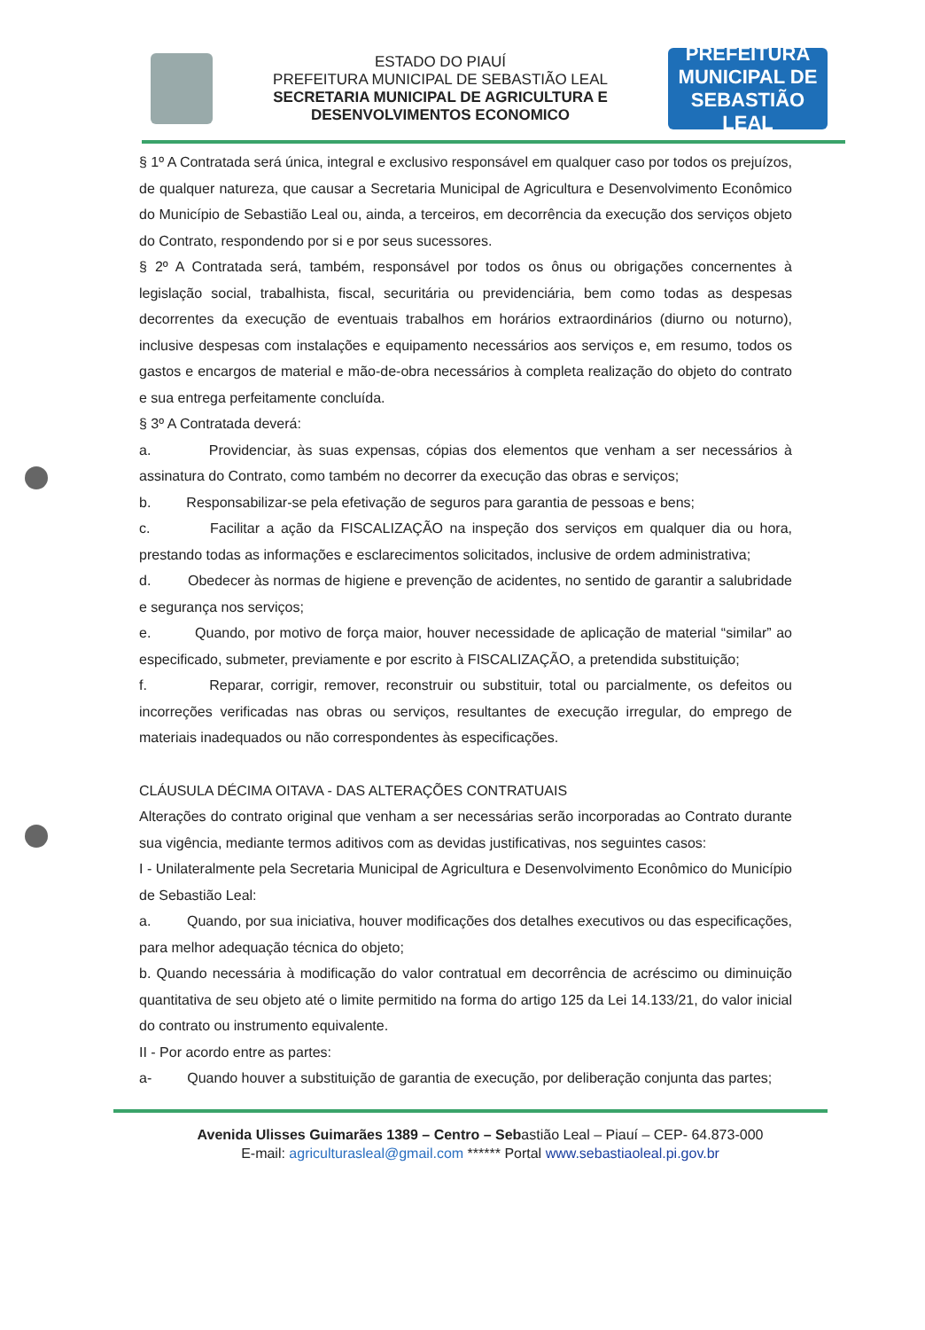ESTADO DO PIAUÍ
PREFEITURA MUNICIPAL DE SEBASTIÃO LEAL
SECRETARIA MUNICIPAL DE AGRICULTURA E
DESENVOLVIMENTOS ECONOMICO
PREFEITURA MUNICIPAL DE
SEBASTIÃO
LEAL
§ 1º A Contratada será única, integral e exclusivo responsável em qualquer caso por todos os prejuízos, de qualquer natureza, que causar a Secretaria Municipal de Agricultura e Desenvolvimento Econômico do Município de Sebastião Leal ou, ainda, a terceiros, em decorrência da execução dos serviços objeto do Contrato, respondendo por si e por seus sucessores.
§ 2º A Contratada será, também, responsável por todos os ônus ou obrigações concernentes à legislação social, trabalhista, fiscal, securitária ou previdenciária, bem como todas as despesas decorrentes da execução de eventuais trabalhos em horários extraordinários (diurno ou noturno), inclusive despesas com instalações e equipamento necessários aos serviços e, em resumo, todos os gastos e encargos de material e mão-de-obra necessários à completa realização do objeto do contrato e sua entrega perfeitamente concluída.
§ 3º A Contratada deverá:
a. Providenciar, às suas expensas, cópias dos elementos que venham a ser necessários à assinatura do Contrato, como também no decorrer da execução das obras e serviços;
b. Responsabilizar-se pela efetivação de seguros para garantia de pessoas e bens;
c. Facilitar a ação da FISCALIZAÇÃO na inspeção dos serviços em qualquer dia ou hora, prestando todas as informações e esclarecimentos solicitados, inclusive de ordem administrativa;
d. Obedecer às normas de higiene e prevenção de acidentes, no sentido de garantir a salubridade e segurança nos serviços;
e. Quando, por motivo de força maior, houver necessidade de aplicação de material “similar” ao especificado, submeter, previamente e por escrito à FISCALIZAÇÃO, a pretendida substituição;
f. Reparar, corrigir, remover, reconstruir ou substituir, total ou parcialmente, os defeitos ou incorreções verificadas nas obras ou serviços, resultantes de execução irregular, do emprego de materiais inadequados ou não correspondentes às especificações.
CLÁUSULA DÉCIMA OITAVA - DAS ALTERAÇÕES CONTRATUAIS
Alterações do contrato original que venham a ser necessárias serão incorporadas ao Contrato durante sua vigência, mediante termos aditivos com as devidas justificativas, nos seguintes casos:
I - Unilateralmente pela Secretaria Municipal de Agricultura e Desenvolvimento Econômico do Município de Sebastião Leal:
a. Quando, por sua iniciativa, houver modificações dos detalhes executivos ou das especificações, para melhor adequação técnica do objeto;
b. Quando necessária à modificação do valor contratual em decorrência de acréscimo ou diminuição quantitativa de seu objeto até o limite permitido na forma do artigo 125 da Lei 14.133/21, do valor inicial do contrato ou instrumento equivalente.
II - Por acordo entre as partes:
a- Quando houver a substituição de garantia de execução, por deliberação conjunta das partes;
Avenida Ulisses Guimarães 1389 – Centro – Sebastião Leal – Piauí – CEP- 64.873-000
E-mail: agriculturasleal@gmail.com ****** Portal www.sebastiaoleal.pi.gov.br